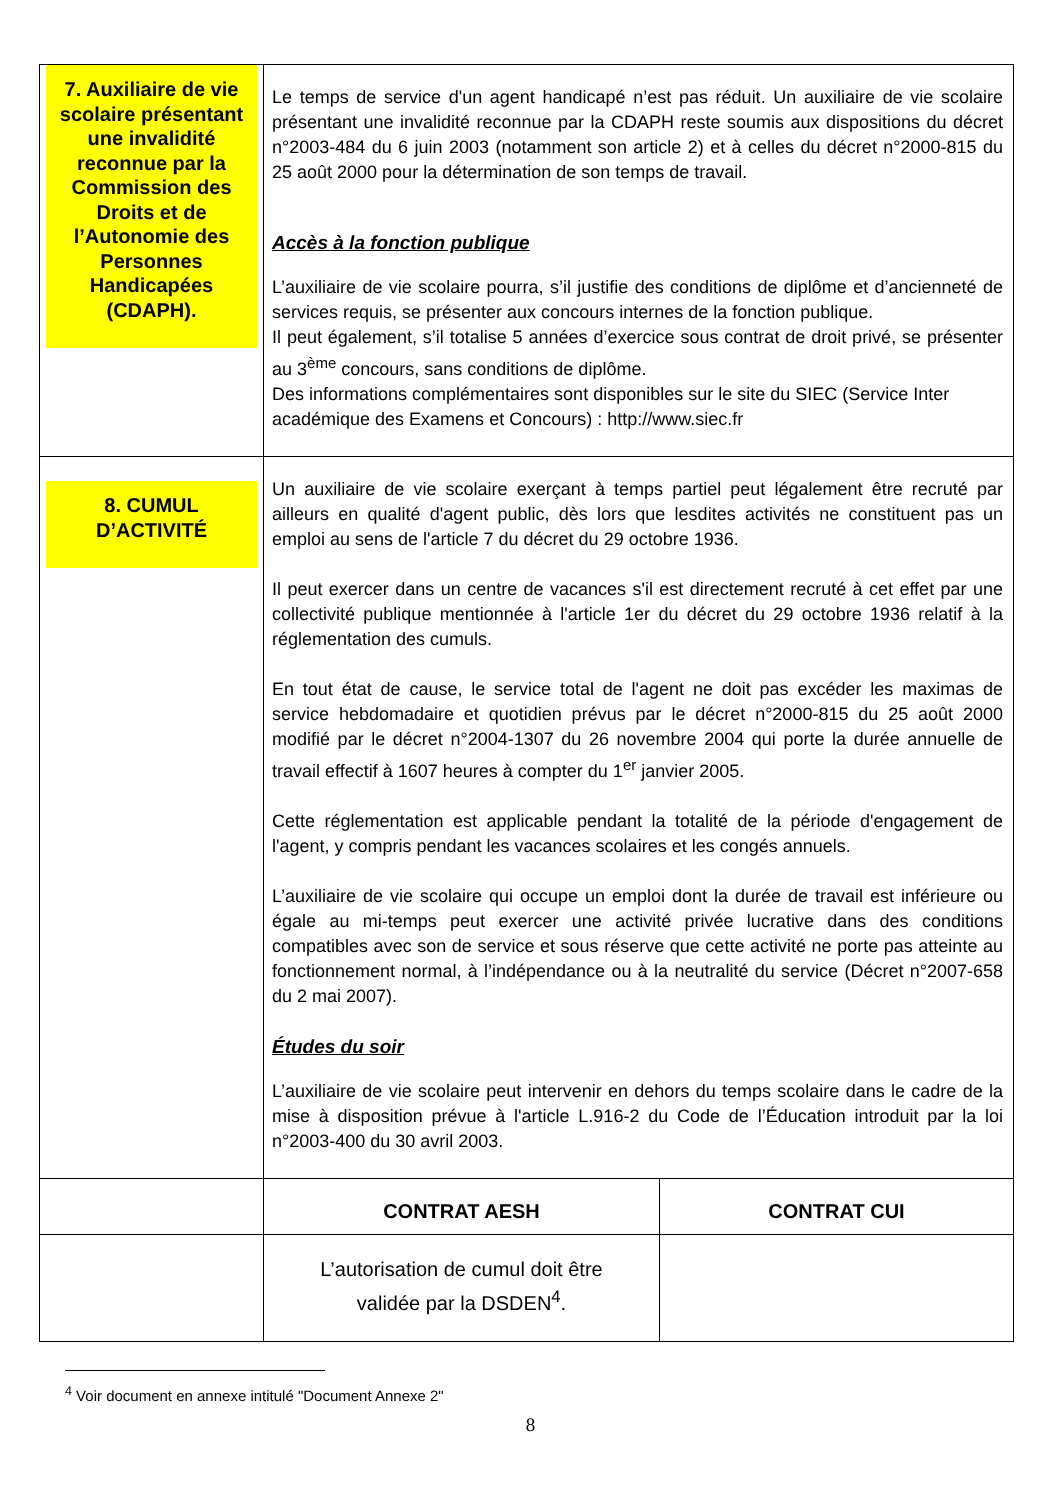| 7. Auxiliaire de vie scolaire présentant une invalidité reconnue par la Commission des Droits et de l’Autonomie des Personnes Handicapées (CDAPH). | Le temps de service d'un agent handicapé n’est pas réduit. Un auxiliaire de vie scolaire présentant une invalidité reconnue par la CDAPH reste soumis aux dispositions du décret n°2003-484 du 6 juin 2003 (notamment son article 2) et à celles du décret n°2000-815 du 25 août 2000 pour la détermination de son temps de travail. Accès à la fonction publique L’auxiliaire de vie scolaire pourra, s’il justifie des conditions de diplôme et d’ancienneté de services requis, se présenter aux concours internes de la fonction publique. Il peut également, s’il totalise 5 années d’exercice sous contrat de droit privé, se présenter au 3<sup>ème</sup> concours, sans conditions de diplôme. Des informations complémentaires sont disponibles sur le site du SIEC (Service Inter académique des Examens et Concours) : http://www.siec.fr | |
| 8. CUMUL D’ACTIVITÉ | Un auxiliaire de vie scolaire exerçant à temps partiel peut légalement être recruté par ailleurs en qualité d'agent public, dès lors que lesdites activités ne constituent pas un emploi au sens de l'article 7 du décret du 29 octobre 1936. Il peut exercer dans un centre de vacances s'il est directement recruté à cet effet par une collectivité publique mentionnée à l'article 1er du décret du 29 octobre 1936 relatif à la réglementation des cumuls. En tout état de cause, le service total de l'agent ne doit pas excéder les maximas de service hebdomadaire et quotidien prévus par le décret n°2000-815 du 25 août 2000 modifié par le décret n°2004-1307 du 26 novembre 2004 qui porte la durée annuelle de travail effectif à 1607 heures à compter du 1<sup>er</sup> janvier 2005. Cette réglementation est applicable pendant la totalité de la période d'engagement de l'agent, y compris pendant les vacances scolaires et les congés annuels. L’auxiliaire de vie scolaire qui occupe un emploi dont la durée de travail est inférieure ou égale au mi-temps peut exercer une activité privée lucrative dans des conditions compatibles avec son de service et sous réserve que cette activité ne porte pas atteinte au fonctionnement normal, à l’indépendance ou à la neutralité du service (Décret n°2007-658 du 2 mai 2007). Études du soir L’auxiliaire de vie scolaire peut intervenir en dehors du temps scolaire dans le cadre de la mise à disposition prévue à l'article L.916-2 du Code de l’Éducation introduit par la loi n°2003-400 du 30 avril 2003. | |
| | CONTRAT AESH | CONTRAT CUI |
| | L’autorisation de cumul doit être validée par la DSDEN<sup>4</sup>. | |
<sup>4</sup> Voir document en annexe intitulé "Document Annexe 2"
8